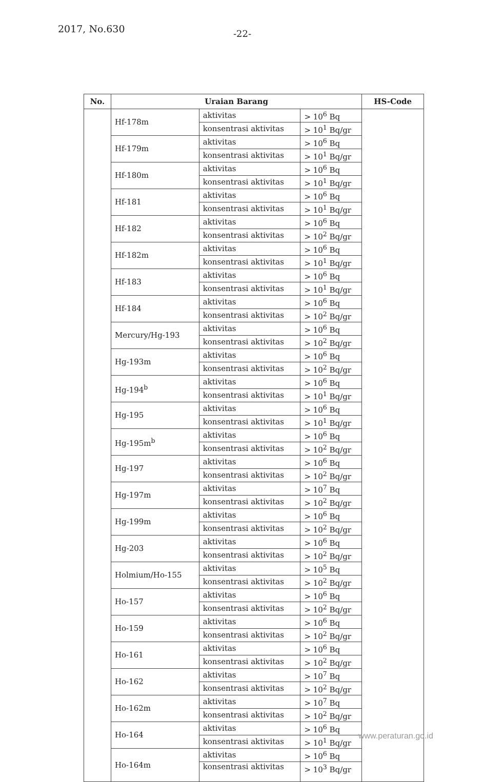2017, No.630 -22-
| No. | Uraian Barang | | | HS-Code |
| --- | --- | --- | --- | --- |
| | Hf-178m | aktivitas | > 10<sup>6</sup> Bq | |
| | | konsentrasi aktivitas | > 10<sup>1</sup> Bq/gr | |
| | Hf-179m | aktivitas | > 10<sup>6</sup> Bq | |
| | | konsentrasi aktivitas | > 10<sup>1</sup> Bq/gr | |
| | Hf-180m | aktivitas | > 10<sup>6</sup> Bq | |
| | | konsentrasi aktivitas | > 10<sup>1</sup> Bq/gr | |
| | Hf-181 | aktivitas | > 10<sup>6</sup> Bq | |
| | | konsentrasi aktivitas | > 10<sup>1</sup> Bq/gr | |
| | Hf-182 | aktivitas | > 10<sup>6</sup> Bq | |
| | | konsentrasi aktivitas | > 10<sup>2</sup> Bq/gr | |
| | Hf-182m | aktivitas | > 10<sup>6</sup> Bq | |
| | | konsentrasi aktivitas | > 10<sup>1</sup> Bq/gr | |
| | Hf-183 | aktivitas | > 10<sup>6</sup> Bq | |
| | | konsentrasi aktivitas | > 10<sup>1</sup> Bq/gr | |
| | Hf-184 | aktivitas | > 10<sup>6</sup> Bq | |
| | | konsentrasi aktivitas | > 10<sup>2</sup> Bq/gr | |
| | Mercury/Hg-193 | aktivitas | > 10<sup>6</sup> Bq | |
| | | konsentrasi aktivitas | > 10<sup>2</sup> Bq/gr | |
| | Hg-193m | aktivitas | > 10<sup>6</sup> Bq | |
| | | konsentrasi aktivitas | > 10<sup>2</sup> Bq/gr | |
| | Hg-194<sup>b</sup> | aktivitas | > 10<sup>6</sup> Bq | |
| | | konsentrasi aktivitas | > 10<sup>1</sup> Bq/gr | |
| | Hg-195 | aktivitas | > 10<sup>6</sup> Bq | |
| | | konsentrasi aktivitas | > 10<sup>1</sup> Bq/gr | |
| | Hg-195m<sup>b</sup> | aktivitas | > 10<sup>6</sup> Bq | |
| | | konsentrasi aktivitas | > 10<sup>2</sup> Bq/gr | |
| | Hg-197 | aktivitas | > 10<sup>6</sup> Bq | |
| | | konsentrasi aktivitas | > 10<sup>2</sup> Bq/gr | |
| | Hg-197m | aktivitas | > 10<sup>7</sup> Bq | |
| | | konsentrasi aktivitas | > 10<sup>2</sup> Bq/gr | |
| | Hg-199m | aktivitas | > 10<sup>6</sup> Bq | |
| | | konsentrasi aktivitas | > 10<sup>2</sup> Bq/gr | |
| | Hg-203 | aktivitas | > 10<sup>6</sup> Bq | |
| | | konsentrasi aktivitas | > 10<sup>2</sup> Bq/gr | |
| | Holmium/Ho-155 | aktivitas | > 10<sup>5</sup> Bq | |
| | | konsentrasi aktivitas | > 10<sup>2</sup> Bq/gr | |
| | Ho-157 | aktivitas | > 10<sup>6</sup> Bq | |
| | | konsentrasi aktivitas | > 10<sup>2</sup> Bq/gr | |
| | Ho-159 | aktivitas | > 10<sup>6</sup> Bq | |
| | | konsentrasi aktivitas | > 10<sup>2</sup> Bq/gr | |
| | Ho-161 | aktivitas | > 10<sup>6</sup> Bq | |
| | | konsentrasi aktivitas | > 10<sup>2</sup> Bq/gr | |
| | Ho-162 | aktivitas | > 10<sup>7</sup> Bq | |
| | | konsentrasi aktivitas | > 10<sup>2</sup> Bq/gr | |
| | Ho-162m | aktivitas | > 10<sup>7</sup> Bq | |
| | | konsentrasi aktivitas | > 10<sup>2</sup> Bq/gr | |
| | Ho-164 | aktivitas | > 10<sup>6</sup> Bq | |
| | | konsentrasi aktivitas | > 10<sup>1</sup> Bq/gr | |
| | Ho-164m | aktivitas | > 10<sup>6</sup> Bq | |
| | | konsentrasi aktivitas | > 10<sup>3</sup> Bq/gr | |
www.peraturan.go.id